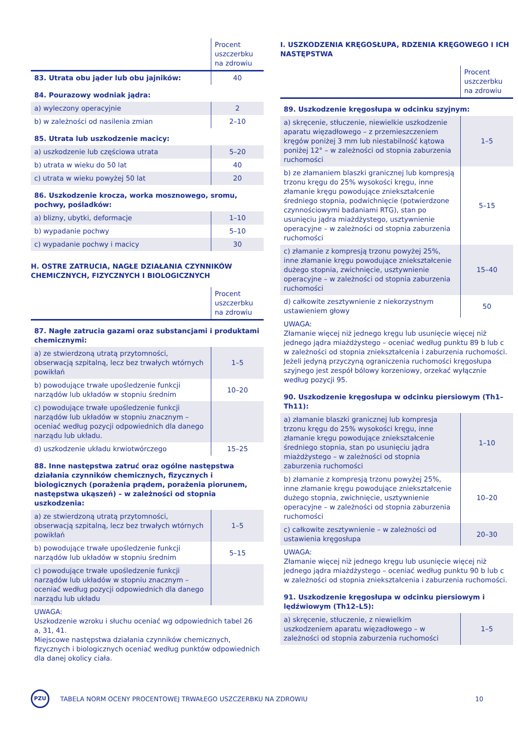| | Procent uszczerbku na zdrowiu |
| 83. Utrata obu jąder lub obu jajników: | 40 |
| 84. Pourazowy wodniak jądra: | |
| a) wyleczony operacyjnie | 2 |
| b) w zależności od nasilenia zmian | 2–10 |
| 85. Utrata lub uszkodzenie macicy: | |
| a) uszkodzenie lub częściowa utrata | 5–20 |
| b) utrata w wieku do 50 lat | 40 |
| c) utrata w wieku powyżej 50 lat | 20 |
| 86. Uszkodzenie krocza, worka mosznowego, sromu, pochwy, pośladków: | |
| a) blizny, ubytki, deformacje | 1–10 |
| b) wypadanie pochwy | 5–10 |
| c) wypadanie pochwy i macicy | 30 |
H. OSTRE ZATRUCIA, NAGŁE DZIAŁANIA CZYNNIKÓW CHEMICZNYCH, FIZYCZNYCH I BIOLOGICZNYCH
| | Procent uszczerbku na zdrowiu |
| 87. Nagłe zatrucia gazami oraz substancjami i produktami chemicznymi: | |
| a) ze stwierdzoną utratą przytomności, obserwacją szpitalną, lecz bez trwałych wtórnych powikłań | 1–5 |
| b) powodujące trwałe upośledzenie funkcji narządów lub układów w stopniu średnim | 10–20 |
| c) powodujące trwałe upośledzenie funkcji narządów lub układów w stopniu znacznym – oceniać według pozycji odpowiednich dla danego narządu lub układu. | |
| d) uszkodzenie układu krwiotwórczego | 15–25 |
| 88. Inne następstwa zatruć oraz ogólne następstwa działania czynników chemicznych, fizycznych i biologicznych (porażenia prądem, porażenia piorunem, następstwa ukąszeń) – w zależności od stopnia uszkodzenia: | |
| a) ze stwierdzoną utratą przytomności, obserwacją szpitalną, lecz bez trwałych wtórnych powikłań | 1–5 |
| b) powodujące trwałe upośledzenie funkcji narządów lub układów w stopniu średnim | 5–15 |
| c) powodujące trwałe upośledzenie funkcji narządów lub układów w stopniu znacznym – oceniać według pozycji odpowiednich dla danego narządu lub układu | |
UWAGA:
Uszkodzenie wzroku i słuchu oceniać wg odpowiednich tabel 26 a, 31, 41.
Miejscowe następstwa działania czynników chemicznych, fizycznych i biologicznych oceniać według punktów odpowiednich dla danej okolicy ciała.
I. USZKODZENIA KRĘGOSŁUPA, RDZENIA KRĘGOWEGO I ICH NASTĘPSTWA
| | Procent uszczerbku na zdrowiu |
| 89. Uszkodzenie kręgosłupa w odcinku szyjnym: | |
| a) skręcenie, stłuczenie, niewielkie uszkodzenie aparatu więzadłowego – z przemieszczeniem kręgów poniżej 3 mm lub niestabilność kątowa poniżej 12° – w zależności od stopnia zaburzenia ruchomości | 1–5 |
| b) ze złamaniem blaszki granicznej lub kompresją trzonu kręgu do 25% wysokości kręgu, inne złamanie kręgu powodujące zniekształcenie średniego stopnia, podwichnięcie (potwierdzone czynnościowymi badaniami RTG), stan po usunięciu jądra miażdżystego, usztywnienie operacyjne – w zależności od stopnia zaburzenia ruchomości | 5–15 |
| c) złamanie z kompresją trzonu powyżej 25%, inne złamanie kręgu powodujące zniekształcenie dużego stopnia, zwichnięcie, usztywnienie operacyjne – w zależności od stopnia zaburzenia ruchomości | 15–40 |
| d) całkowite zesztywnienie z niekorzystnym ustawieniem głowy | 50 |
UWAGA:
Złamanie więcej niż jednego kręgu lub usunięcie więcej niż jednego jądra miażdżystego – oceniać według punktu 89 b lub c w zależności od stopnia zniekształcenia i zaburzenia ruchomości.
Jeżeli jedyną przyczyną ograniczenia ruchomości kręgosłupa szyjnego jest zespół bólowy korzeniowy, orzekać wyłącznie według pozycji 95.
| 90. Uszkodzenie kręgosłupa w odcinku piersiowym (Th1–Th11): | |
| a) złamanie blaszki granicznej lub kompresja trzonu kręgu do 25% wysokości kręgu, inne złamanie kręgu powodujące zniekształcenie średniego stopnia, stan po usunięciu jądra miażdżystego – w zależności od stopnia zaburzenia ruchomości | 1–10 |
| b) złamanie z kompresją trzonu powyżej 25%, inne złamanie kręgu powodujące zniekształcenie dużego stopnia, zwichnięcie, usztywnienie operacyjne – w zależności od stopnia zaburzenia ruchomości | 10–20 |
| c) całkowite zesztywnienie – w zależności od ustawienia kręgosłupa | 20–30 |
UWAGA:
Złamanie więcej niż jednego kręgu lub usunięcie więcej niż jednego jądra miażdżystego – oceniać według punktu 90 b lub c w zależności od stopnia zniekształcenia i zaburzenia ruchomości.
| 91. Uszkodzenie kręgosłupa w odcinku piersiowym i lędźwiowym (Th12–L5): | |
| a) skręcenie, stłuczenie, z niewielkim uszkodzeniem aparatu więzadłowego – w zależności od stopnia zaburzenia ruchomości | 1–5 |
PZU
TABELA NORM OCENY PROCENTOWEJ TRWAŁEGO USZCZERBKU NA ZDROWIU
10